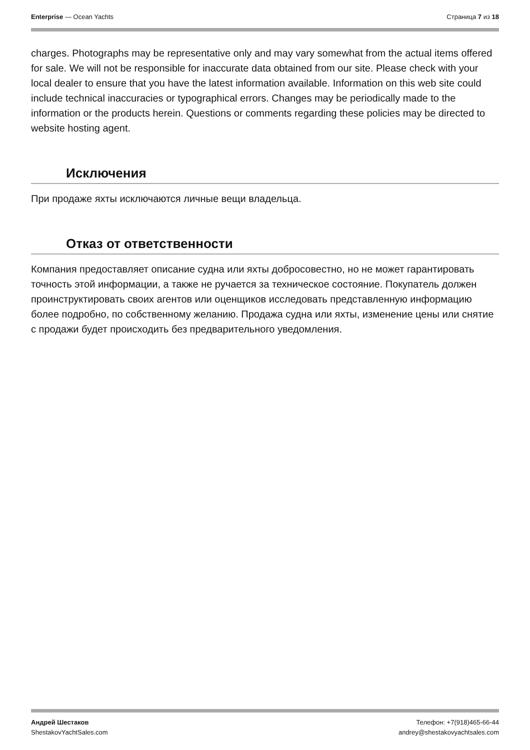Enterprise — Ocean Yachts Страница 7 из 18
charges. Photographs may be representative only and may vary somewhat from the actual items offered for sale. We will not be responsible for inaccurate data obtained from our site. Please check with your local dealer to ensure that you have the latest information available. Information on this web site could include technical inaccuracies or typographical errors. Changes may be periodically made to the information or the products herein. Questions or comments regarding these policies may be directed to website hosting agent.
Исключения
При продаже яхты исключаются личные вещи владельца.
Отказ от ответственности
Компания предоставляет описание судна или яхты добросовестно, но не может гарантировать точность этой информации, а также не ручается за техническое состояние. Покупатель должен проинструктировать своих агентов или оценщиков исследовать представленную информацию более подробно, по собственному желанию. Продажа судна или яхты, изменение цены или снятие с продажи будет происходить без предварительного уведомления.
Андрей Шестаков
ShestakovYachtSales.com
Телефон: +7(918)465-66-44
andrey@shestakovyachtsales.com